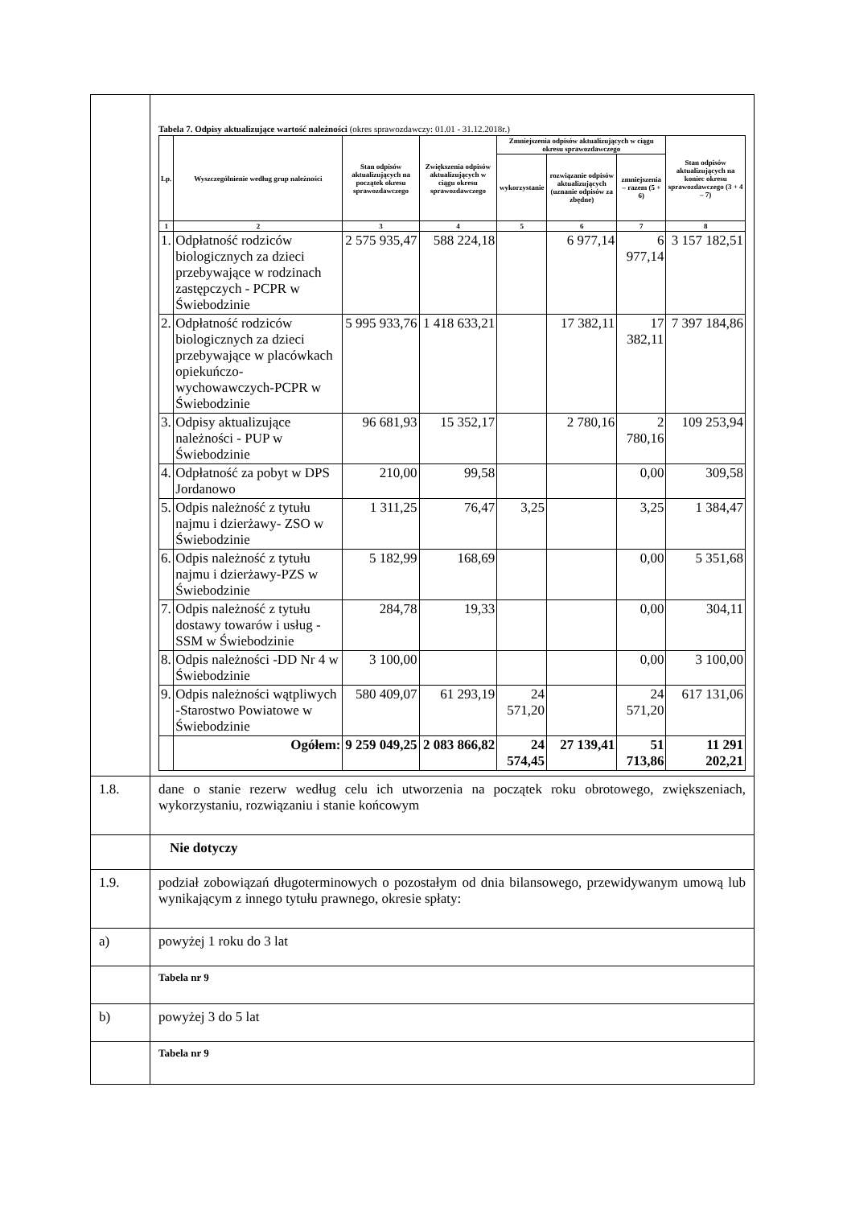| | Tabela 7. Odpisy aktualizujące wartość należności (okres sprawozdawczy: 01.01 - 31.12.2018r.) / Lp. / Wyszczególnienie według grup należności / Stan odpisów aktualizujących na początek okresu sprawozdawczego / Zwiększenia odpisów aktualizujących w ciągu okresu sprawozdawczego / Zmniejszenia odpisów aktualizujących w ciągu okresu sprawozdawczego / / / Stan odpisów aktualizujących na koniec okresu sprawozdawczego (3 + 4 – 7) / / --- / --- / --- / --- / --- / --- / --- / --- / / / / / / wykorzystanie / rozwiązanie odpisów aktualizujących (uznanie odpisów za zbędne) / zmniejszenia – razem (5 + 6) / / / 1 / 2 / 3 / 4 / 5 / 6 / 7 / 8 / / 1. / Odpłatność rodziców biologicznych za dzieci przebywające w rodzinach zastępczych - PCPR w Świebodzinie / 2 575 935,47 / 588 224,18 / / 6 977,14 / 6 977,14 / 3 157 182,51 / / 2. / Odpłatność rodziców biologicznych za dzieci przebywające w placówkach opiekuńczo-wychowawczych-PCPR w Świebodzinie / 5 995 933,76 / 1 418 633,21 / / 17 382,11 / 17 382,11 / 7 397 184,86 / / 3. / Odpisy aktualizujące należności - PUP w Świebodzinie / 96 681,93 / 15 352,17 / / 2 780,16 / 2 780,16 / 109 253,94 / / 4. / Odpłatność za pobyt w DPS Jordanowo / 210,00 / 99,58 / / / 0,00 / 309,58 / / 5. / Odpis należność z tytułu najmu i dzierżawy- ZSO w Świebodzinie / 1 311,25 / 76,47 / 3,25 / / 3,25 / 1 384,47 / / 6. / Odpis należność z tytułu najmu i dzierżawy-PZS w Świebodzinie / 5 182,99 / 168,69 / / / 0,00 / 5 351,68 / / 7. / Odpis należność z tytułu dostawy towarów i usług -SSM w Świebodzinie / 284,78 / 19,33 / / / 0,00 / 304,11 / / 8. / Odpis należności -DD Nr 4 w Świebodzinie / 3 100,00 / / / / 0,00 / 3 100,00 / / 9. / Odpis należności wątpliwych -Starostwo Powiatowe w Świebodzinie / 580 409,07 / 61 293,19 / 24 571,20 / / 24 571,20 / 617 131,06 / / / Ogółem: / 9 259 049,25 / 2 083 866,82 / 24 574,45 / 27 139,41 / 51 713,86 / 11 291 202,21 / |
| 1.8. | dane o stanie rezerw według celu ich utworzenia na początek roku obrotowego, zwiększeniach, wykorzystaniu, rozwiązaniu i stanie końcowym |
| | Nie dotyczy |
| 1.9. | podział zobowiązań długoterminowych o pozostałym od dnia bilansowego, przewidywanym umową lub wynikającym z innego tytułu prawnego, okresie spłaty: |
| a) | powyżej 1 roku do 3 lat |
| | Tabela nr 9 |
| b) | powyżej 3 do 5 lat |
| | Tabela nr 9 |